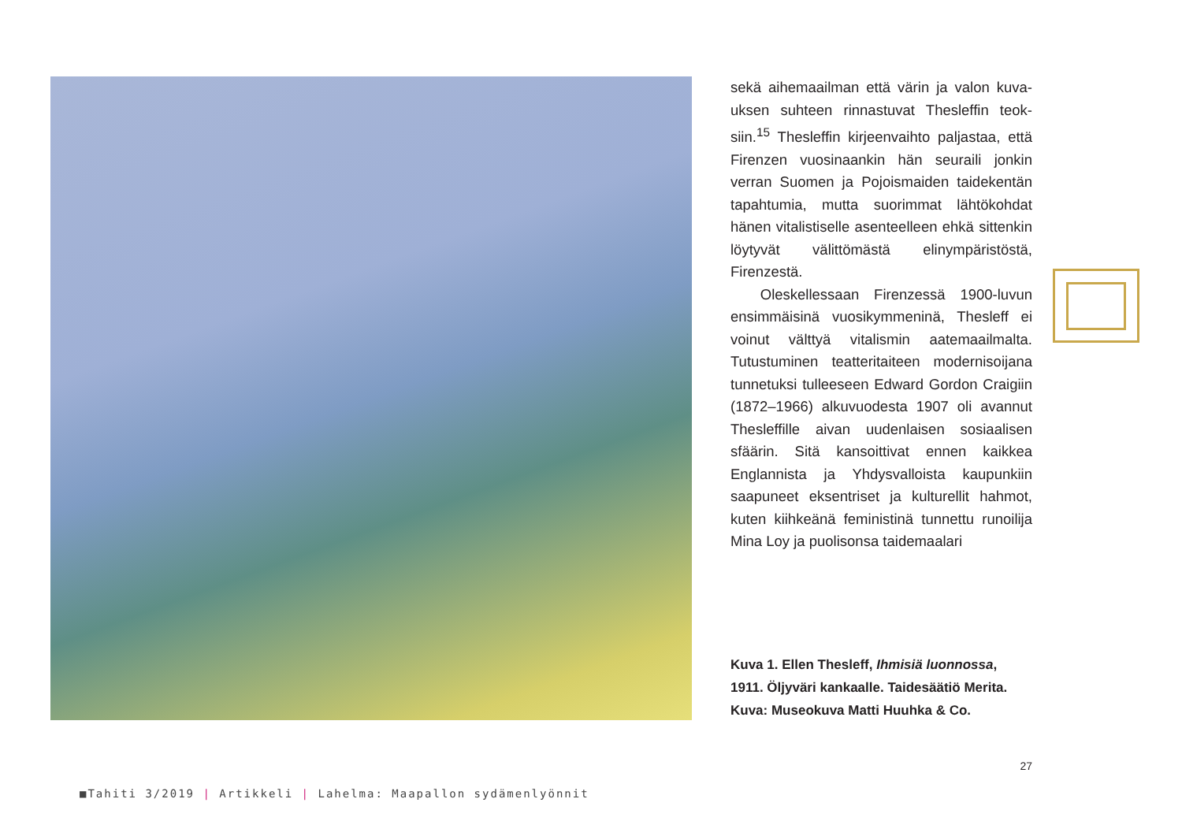sekä aihemaailman että värin ja valon kuva­uksen suhteen rinnastuvat Thesleffin teok­siin.<sup>15</sup> Thesleffin kirjeenvaihto paljastaa, että Firenzen vuosinaankin hän seuraili jonkin verran Suomen ja Pojoismaiden taidekentän tapahtumia, mutta suorimmat lähtökohdat hänen vitalistiselle asenteelleen ehkä sitten­kin löytyvät välittömästä elinympäristöstä, Firenzestä.
Oleskellessaan Firenzessä 1900-luvun ensimmäisinä vuosikymmeninä, Thesleff ei voinut välttyä vitalismin aatemaailmalta. Tutustuminen teatteritaiteen modernisoija­na tunnetuksi tulleeseen Edward Gordon Craigiin (1872–1966) alkuvuodesta 1907 oli avannut Thesleffille aivan uudenlaisen sosiaalisen sfäärin. Sitä kansoittivat ennen kaikkea Englannista ja Yhdysvalloista kau­punkiin saapuneet eksentriset ja kulturellit hahmot, kuten kiihkeänä feministinä tunnettu runoilija Mina Loy ja puolisonsa taidemaalari
Kuva 1. Ellen Thesleff, Ihmisiä luonnossa, 1911. Öljyväri kankaalle. Taidesäätiö Merita. Kuva: Museokuva Matti Huuhka & Co.
27
■Tahiti 3/2019 | Artikkeli | Lahelma: Maapallon sydämenlyönnit